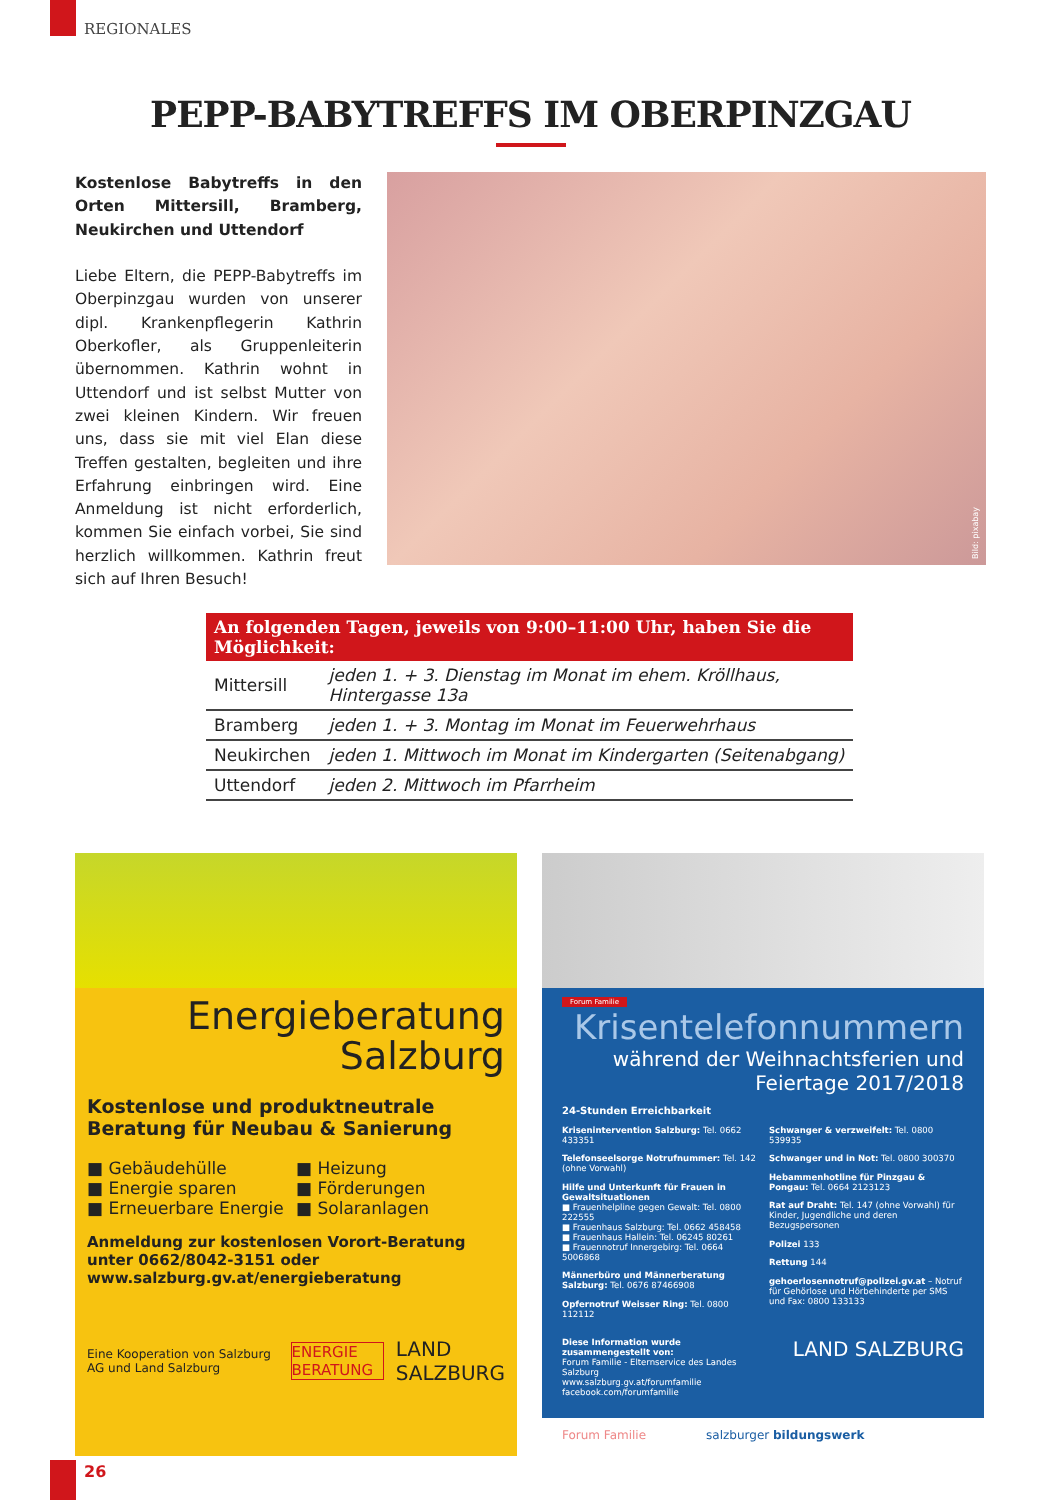REGIONALES
PEPP-BABYTREFFS IM OBERPINZGAU
Kostenlose Babytreffs in den Orten Mittersill, Bramberg, Neukirchen und Uttendorf
Liebe Eltern, die PEPP-Babytreffs im Oberpinzgau wurden von unserer dipl. Krankenpflegerin Kathrin Oberkofler, als Gruppenleiterin übernommen. Kathrin wohnt in Uttendorf und ist selbst Mutter von zwei kleinen Kindern. Wir freuen uns, dass sie mit viel Elan diese Treffen gestalten, begleiten und ihre Erfahrung einbringen wird. Eine Anmeldung ist nicht erforderlich, kommen Sie einfach vorbei, Sie sind herzlich willkommen. Kathrin freut sich auf Ihren Besuch!
Bild: pixabay
| An folgenden Tagen, jeweils von 9:00–11:00 Uhr, haben Sie die Möglichkeit: | |
| --- | --- |
| Mittersill | jeden 1. + 3. Dienstag im Monat im ehem. Kröllhaus, Hintergasse 13a |
| Bramberg | jeden 1. + 3. Montag im Monat im Feuerwehrhaus |
| Neukirchen | jeden 1. Mittwoch im Monat im Kindergarten (Seitenabgang) |
| Uttendorf | jeden 2. Mittwoch im Pfarrheim |
Energieberatung
Salzburg
Kostenlose und produktneutrale Beratung für Neubau & Sanierung
■ Gebäudehülle
■ Energie sparen
■ Erneuerbare Energie
■ Heizung
■ Förderungen
■ Solaranlagen
Anmeldung zur kostenlosen Vorort-Beratung unter 0662/8042-3151 oder www.salzburg.gv.at/energieberatung
Eine Kooperation von Salzburg AG und Land Salzburg
ENERGIE BERATUNG
LAND SALZBURG
Forum Familie
Krisentelefonnummern
während der Weihnachtsferien und Feiertage 2017/2018
24-Stunden Erreichbarkeit
Krisenintervention Salzburg: Tel. 0662 433351
Telefonseelsorge Notrufnummer: Tel. 142 (ohne Vorwahl)
Hilfe und Unterkunft für Frauen in Gewaltsituationen
■ Frauenhelpline gegen Gewalt: Tel. 0800 222555
■ Frauenhaus Salzburg: Tel. 0662 458458
■ Frauenhaus Hallein: Tel. 06245 80261
■ Frauennotruf Innergebirg: Tel. 0664 5006868
Männerbüro und Männerberatung Salzburg: Tel. 0676 87466908
Opfernotruf Weisser Ring: Tel. 0800 112112
Schwanger & verzweifelt: Tel. 0800 539935
Schwanger und in Not: Tel. 0800 300370
Hebammenhotline für Pinzgau & Pongau: Tel. 0664 2123123
Rat auf Draht: Tel. 147 (ohne Vorwahl) für Kinder, Jugendliche und deren Bezugspersonen
Polizei 133
Rettung 144
gehoerlosennotruf@polizei.gv.at – Notruf für Gehörlose und Hörbehinderte per SMS und Fax: 0800 133133
Diese Information wurde zusammengestellt von:
Forum Familie - Elternservice des Landes Salzburg
www.salzburg.gv.at/forumfamilie
facebook.com/forumfamilie
LAND SALZBURG
Forum Familie salzburger bildungswerk
26